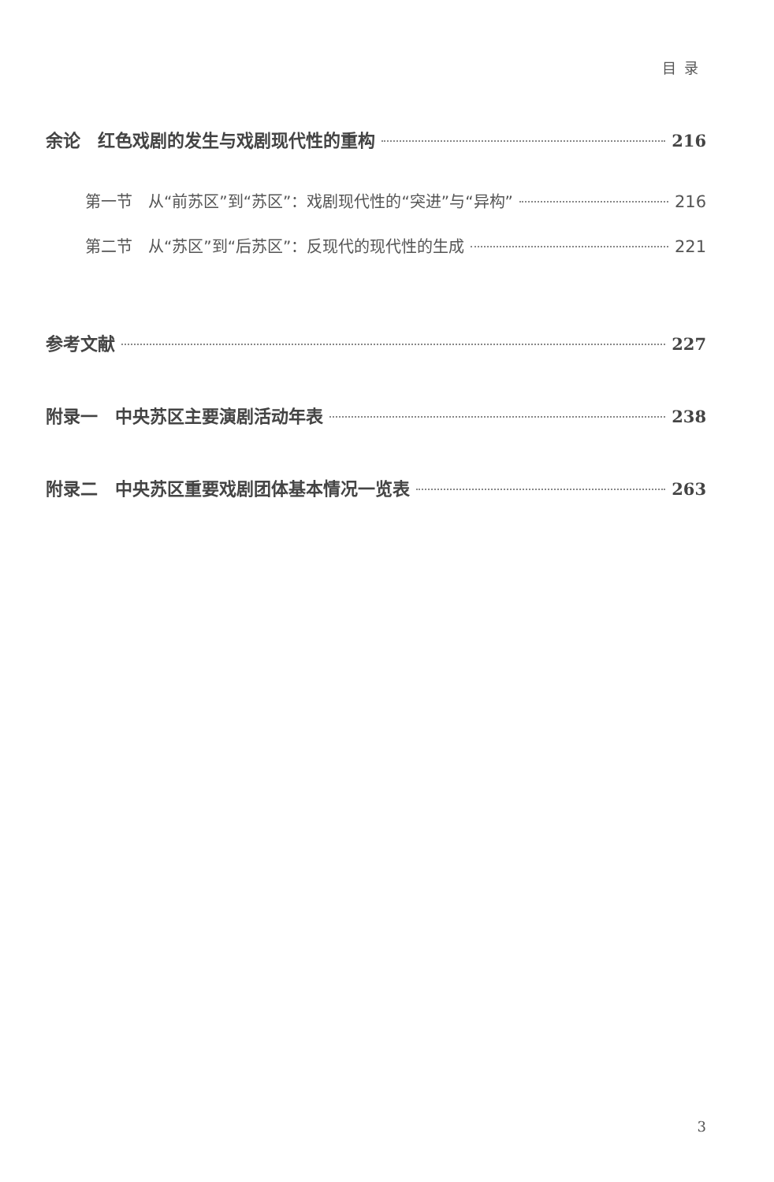目录
余论　红色戏剧的发生与戏剧现代性的重构 216
第一节　从“前苏区”到“苏区”：戏剧现代性的“突进”与“异构” 216
第二节　从“苏区”到“后苏区”：反现代的现代性的生成 221
参考文献 227
附录一　中央苏区主要演剧活动年表 238
附录二　中央苏区重要戏剧团体基本情况一览表 263
3